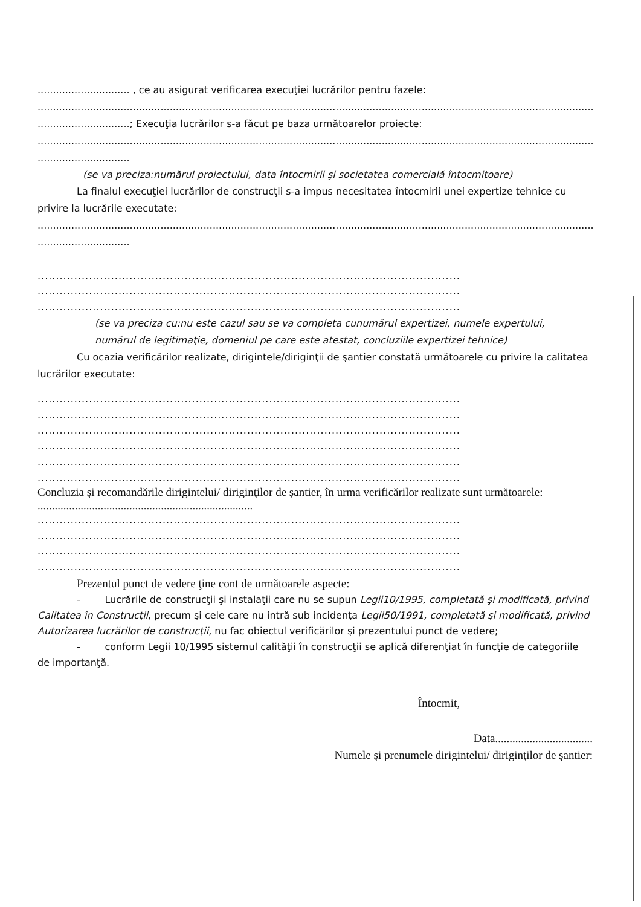.............................. , ce au asigurat verificarea execuţiei lucrărilor pentru fazele:
..........................................................................................................................................................................................
..............................; Execuţia lucrărilor s-a făcut pe baza următoarelor proiecte:
...........................................................................................................................................................................................
..............................
(se va preciza:numărul proiectului, data întocmirii şi societatea comercială întocmitoare)
La finalul execuţiei lucrărilor de construcţii s-a impus necesitatea întocmirii unei expertize tehnice cu privire la lucrările executate:
...........................................................................................................................................................................................
..............................
...................................................................................................................
...................................................................................................................
...................................................................................................................
(se va preciza cu:nu este cazul sau se va completa cunumărul expertizei, numele expertului,
numărul de legitimaţie, domeniul pe care este atestat, concluziile expertizei tehnice)
Cu ocazia verificărilor realizate, dirigintele/diriginţii de şantier constată următoarele cu privire la calitatea lucrărilor executate:
...................................................................................................................
...................................................................................................................
...................................................................................................................
...................................................................................................................
...................................................................................................................
...................................................................................................................
Concluzia şi recomandările dirigintelui/ diriginţilor de şantier, în urma verificărilor realizate sunt următoarele: ...........................................................................
...................................................................................................................
...................................................................................................................
...................................................................................................................
...................................................................................................................
Prezentul punct de vedere ţine cont de următoarele aspecte:
- Lucrările de construcţii şi instalaţii care nu se supun Legii10/1995, completată şi modificată, privind Calitatea în Construcţii, precum şi cele care nu intră sub incidenţa Legii50/1991, completată şi modificată, privind Autorizarea lucrărilor de construcţii, nu fac obiectul verificărilor şi prezentului punct de vedere;
- conform Legii 10/1995 sistemul calităţii în construcţii se aplică diferenţiat în funcţie de categoriile de importanţă.
Întocmit,
Data..................................
Numele şi prenumele dirigintelui/ diriginţilor de şantier: